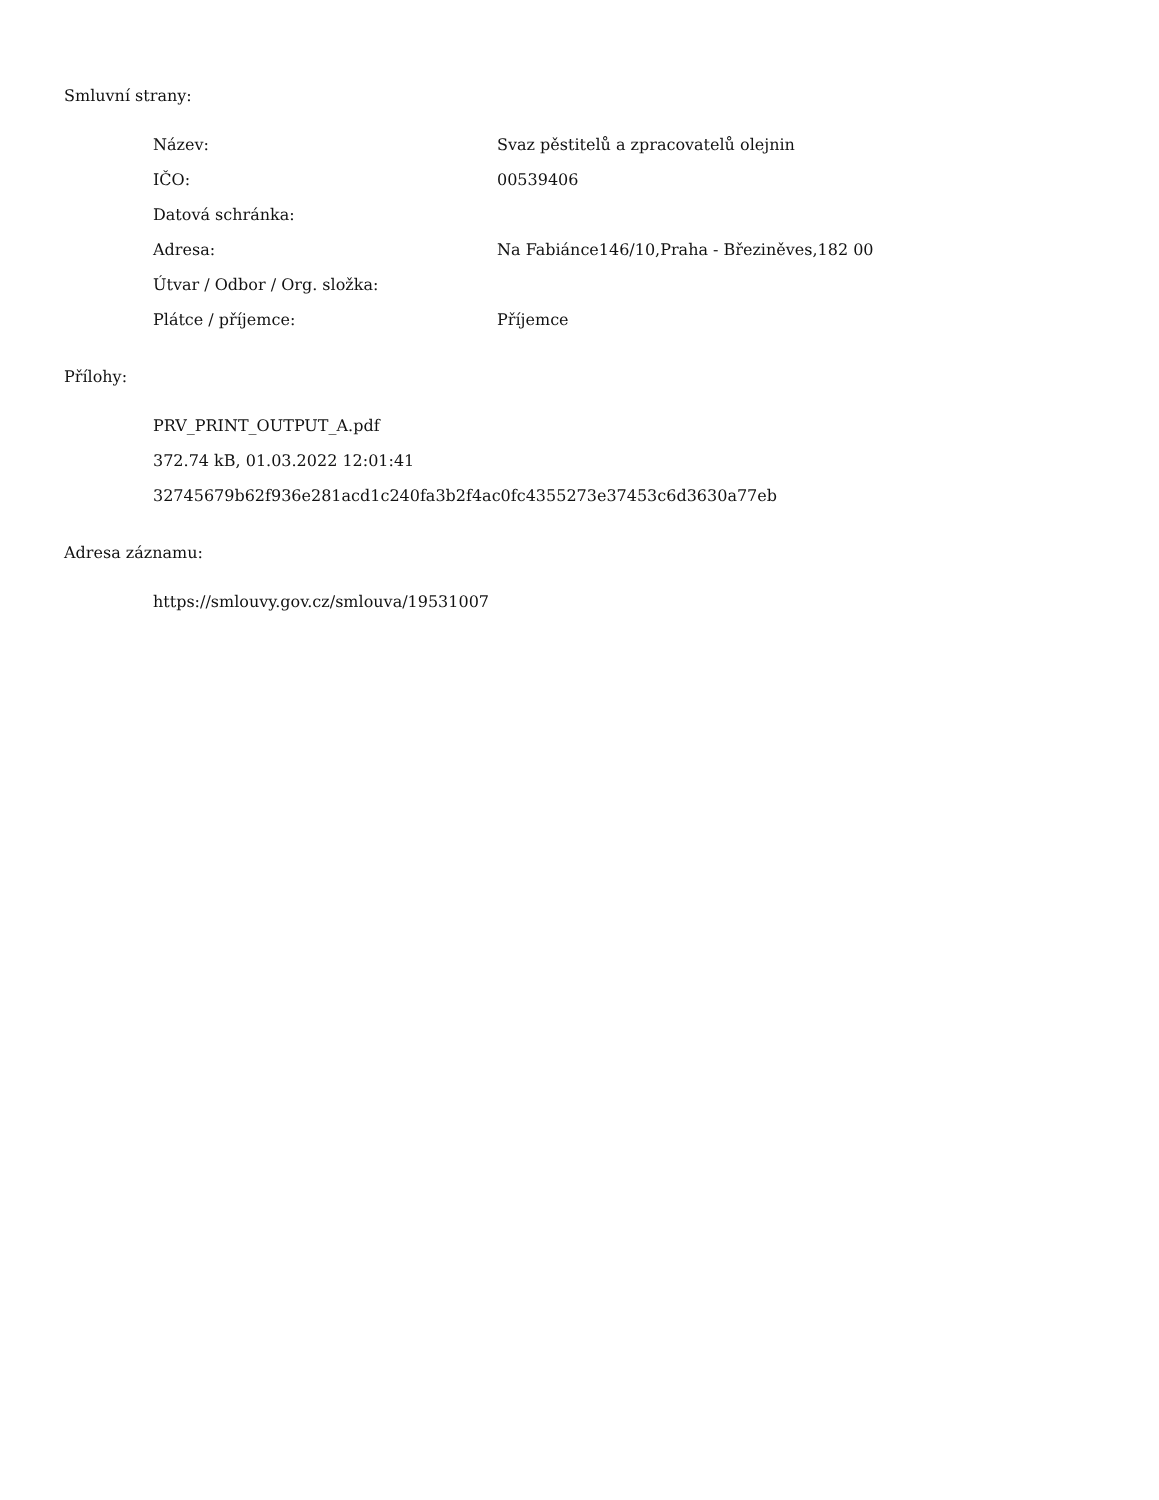Smluvní strany:
| Název: | Svaz pěstitelů a zpracovatelů olejnin |
| IČO: | 00539406 |
| Datová schránka: | |
| Adresa: | Na Fabiánce146/10,Praha - Březiněves,182 00 |
| Útvar / Odbor / Org. složka: | |
| Plátce / příjemce: | Příjemce |
Přílohy:
PRV_PRINT_OUTPUT_A.pdf
372.74 kB, 01.03.2022 12:01:41
32745679b62f936e281acd1c240fa3b2f4ac0fc4355273e37453c6d3630a77eb
Adresa záznamu:
https://smlouvy.gov.cz/smlouva/19531007